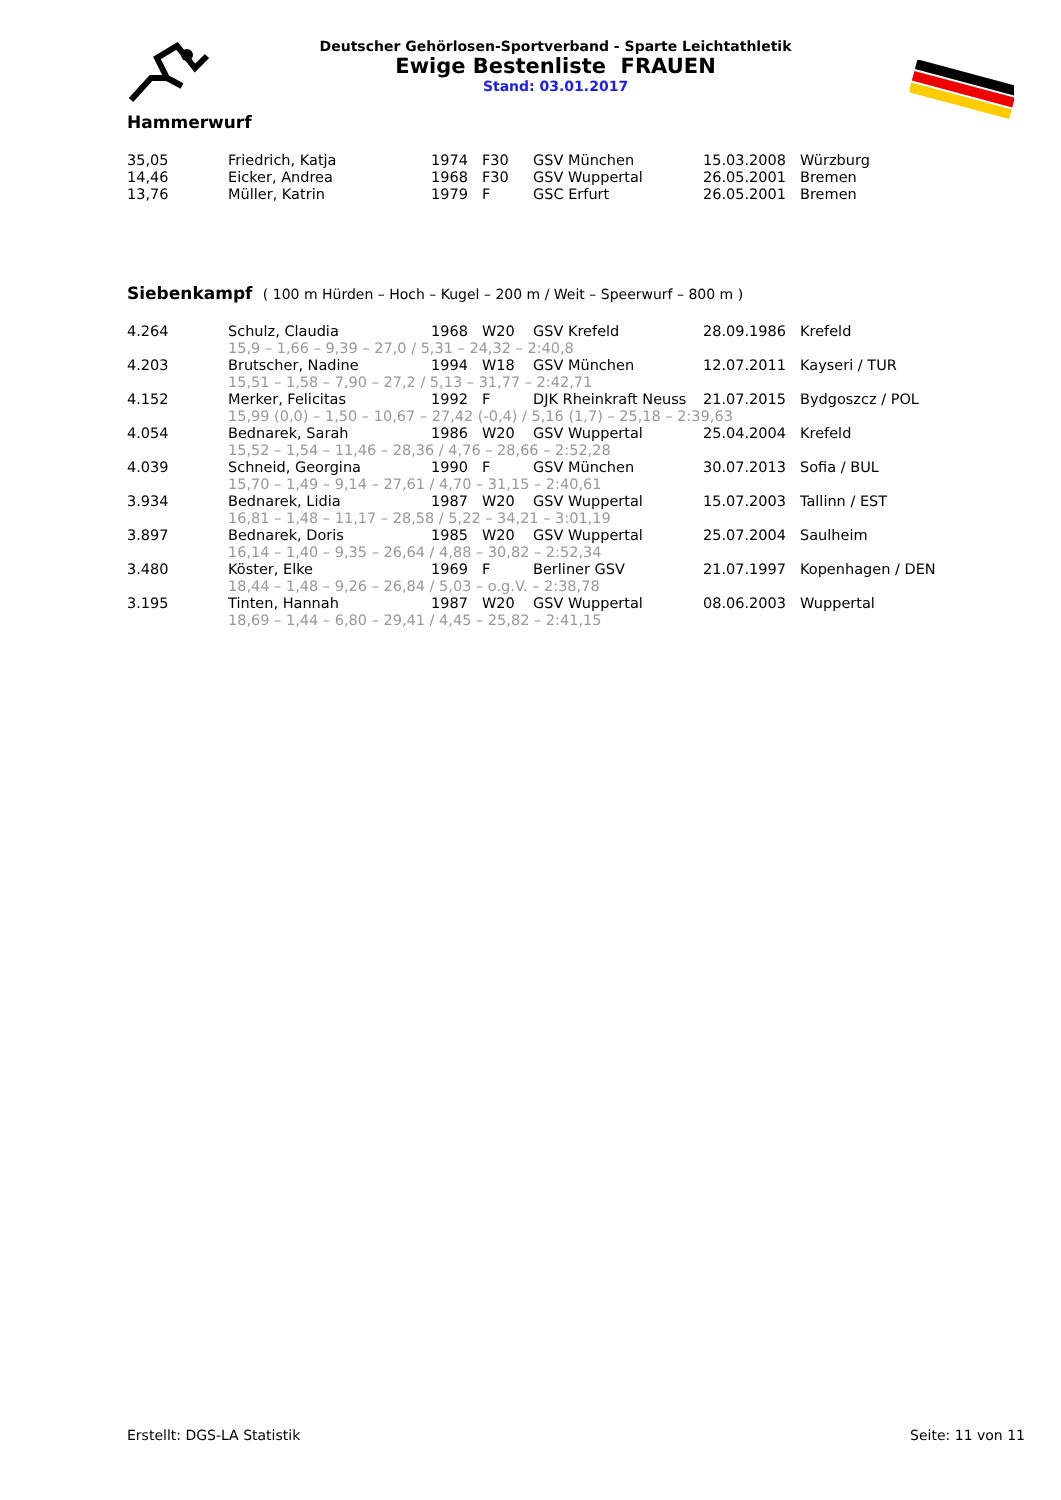Deutscher Gehörlosen-Sportverband - Sparte Leichtathletik
Ewige Bestenliste FRAUEN
Stand: 03.01.2017
Hammerwurf
| 35,05 | Friedrich, Katja | 1974 | F30 | GSV München | 15.03.2008 | Würzburg |
| 14,46 | Eicker, Andrea | 1968 | F30 | GSV Wuppertal | 26.05.2001 | Bremen |
| 13,76 | Müller, Katrin | 1979 | F | GSC Erfurt | 26.05.2001 | Bremen |
Siebenkampf ( 100 m Hürden – Hoch – Kugel – 200 m / Weit – Speerwurf – 800 m )
| 4.264 | Schulz, Claudia | 1968 | W20 | GSV Krefeld | 28.09.1986 | Krefeld |
| | 15,9 – 1,66 – 9,39 – 27,0 / 5,31 – 24,32 – 2:40,8 | | | | | |
| 4.203 | Brutscher, Nadine | 1994 | W18 | GSV München | 12.07.2011 | Kayseri / TUR |
| | 15,51 – 1,58 – 7,90 – 27,2 / 5,13 – 31,77 – 2:42,71 | | | | | |
| 4.152 | Merker, Felicitas | 1992 | F | DJK Rheinkraft Neuss | 21.07.2015 | Bydgoszcz / POL |
| | 15,99 (0,0) – 1,50 – 10,67 – 27,42 (-0,4) / 5,16 (1,7) – 25,18 – 2:39,63 | | | | | |
| 4.054 | Bednarek, Sarah | 1986 | W20 | GSV Wuppertal | 25.04.2004 | Krefeld |
| | 15,52 – 1,54 – 11,46 – 28,36 / 4,76 – 28,66 – 2:52,28 | | | | | |
| 4.039 | Schneid, Georgina | 1990 | F | GSV München | 30.07.2013 | Sofia / BUL |
| | 15,70 – 1,49 – 9,14 – 27,61 / 4,70 – 31,15 – 2:40,61 | | | | | |
| 3.934 | Bednarek, Lidia | 1987 | W20 | GSV Wuppertal | 15.07.2003 | Tallinn / EST |
| | 16,81 – 1,48 – 11,17 – 28,58 / 5,22 – 34,21 – 3:01,19 | | | | | |
| 3.897 | Bednarek, Doris | 1985 | W20 | GSV Wuppertal | 25.07.2004 | Saulheim |
| | 16,14 – 1,40 – 9,35 – 26,64 / 4,88 – 30,82 – 2:52,34 | | | | | |
| 3.480 | Köster, Elke | 1969 | F | Berliner GSV | 21.07.1997 | Kopenhagen / DEN |
| | 18,44 – 1,48 – 9,26 – 26,84 / 5,03 – o.g.V. – 2:38,78 | | | | | |
| 3.195 | Tinten, Hannah | 1987 | W20 | GSV Wuppertal | 08.06.2003 | Wuppertal |
| | 18,69 – 1,44 – 6,80 – 29,41 / 4,45 – 25,82 – 2:41,15 | | | | | |
Erstellt: DGS-LA Statistik Seite: 11 von 11